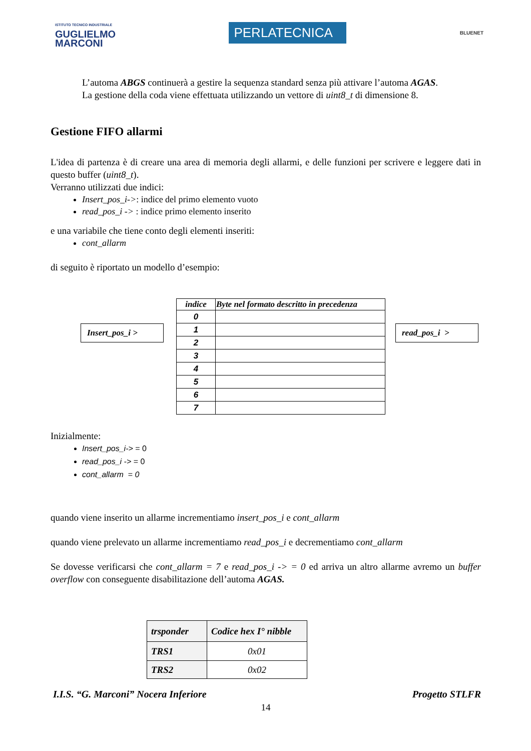ISTITUTO TECNICO INDUSTRIALE
GUGLIELMO
MARCONI
PERLATECNICA
BLUENET
L’automa ABGS continuerà a gestire la sequenza standard senza più attivare l’automa AGAS.
La gestione della coda viene effettuata utilizzando un vettore di uint8_t di dimensione 8.
Gestione FIFO allarmi
L'idea di partenza è di creare una area di memoria degli allarmi, e delle funzioni per scrivere e leggere dati in questo buffer (uint8_t).
Verranno utilizzati due indici:
Insert_pos_i->: indice del primo elemento vuoto
read_pos_i -> : indice primo elemento inserito
e una variabile che tiene conto degli elementi inseriti:
cont_allarm
di seguito è riportato un modello d’esempio:
Insert_pos_i >
| indice | Byte nel formato descritto in precedenza |
| --- | --- |
| 0 | |
| 1 | |
| 2 | |
| 3 | |
| 4 | |
| 5 | |
| 6 | |
| 7 | |
read_pos_i >
Inizialmente:
Insert_pos_i-> = 0
read_pos_i -> = 0
cont_allarm = 0
quando viene inserito un allarme incrementiamo insert_pos_i e cont_allarm
quando viene prelevato un allarme incrementiamo read_pos_i e decrementiamo cont_allarm
Se dovesse verificarsi che cont_allarm = 7 e read_pos_i -> = 0 ed arriva un altro allarme avremo un buffer overflow con conseguente disabilitazione dell’automa AGAS.
| trsponder | Codice hex I° nibble |
| --- | --- |
| TRS1 | 0x01 |
| TRS2 | 0x02 |
I.I.S. “G. Marconi” Nocera Inferiore Progetto STLFR
14